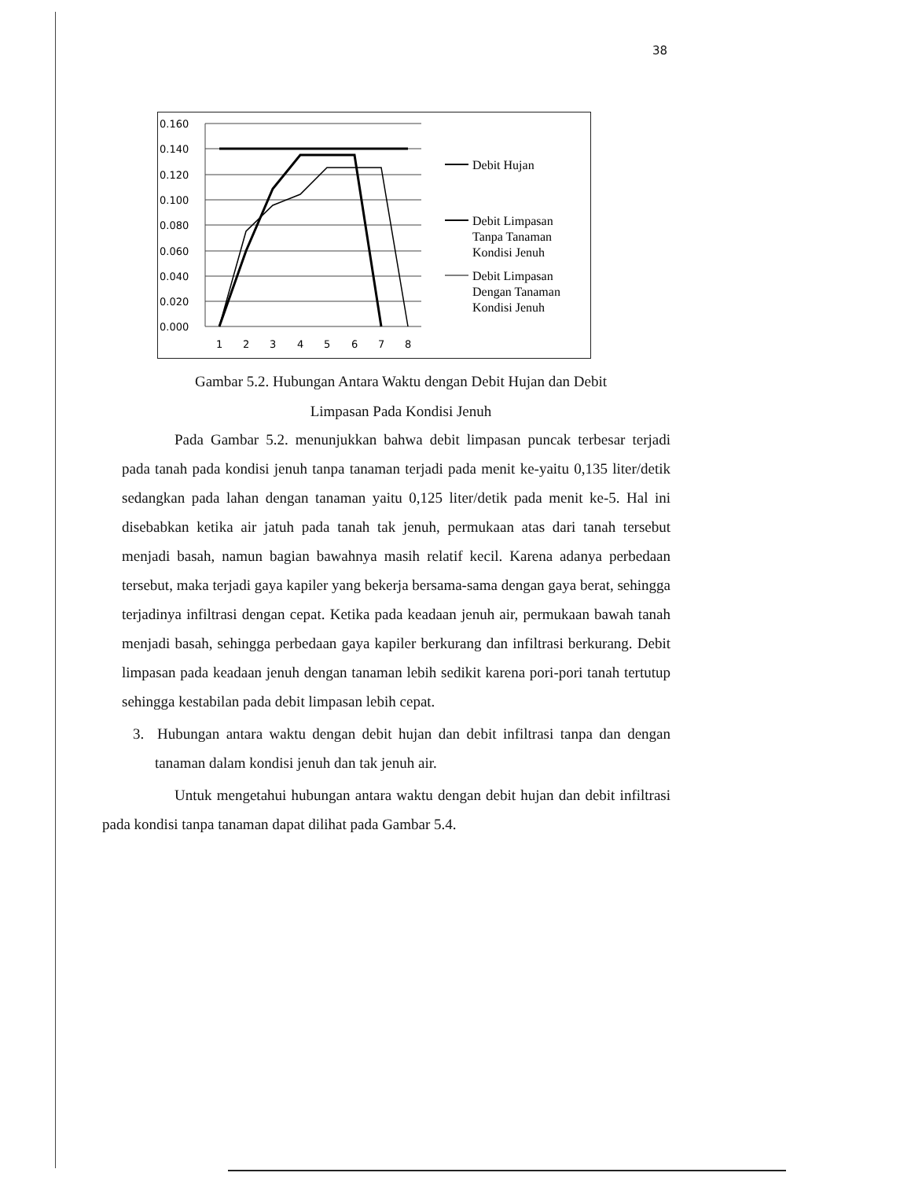38
0.160
0.140
0.120
0.100
0.080
0.060
0.040
0.020
0.000
1
2
3
4
5
6
7
8
Debit Hujan
Debit Limpasan
Tanpa Tanaman
Kondisi Jenuh
Debit Limpasan
Dengan Tanaman
Kondisi Jenuh
Gambar 5.2. Hubungan Antara Waktu dengan Debit Hujan dan Debit
Limpasan Pada Kondisi Jenuh
Pada Gambar 5.2. menunjukkan bahwa debit limpasan puncak terbesar terjadi pada tanah pada kondisi jenuh tanpa tanaman terjadi pada menit ke-yaitu 0,135 liter/detik sedangkan pada lahan dengan tanaman yaitu 0,125 liter/detik pada menit ke-5. Hal ini disebabkan ketika air jatuh pada tanah tak jenuh, permukaan atas dari tanah tersebut menjadi basah, namun bagian bawahnya masih relatif kecil. Karena adanya perbedaan tersebut, maka terjadi gaya kapiler yang bekerja bersama-sama dengan gaya berat, sehingga terjadinya infiltrasi dengan cepat. Ketika pada keadaan jenuh air, permukaan bawah tanah menjadi basah, sehingga perbedaan gaya kapiler berkurang dan infiltrasi berkurang. Debit limpasan pada keadaan jenuh dengan tanaman lebih sedikit karena pori-pori tanah tertutup sehingga kestabilan pada debit limpasan lebih cepat.
3. Hubungan antara waktu dengan debit hujan dan debit infiltrasi tanpa dan dengan tanaman dalam kondisi jenuh dan tak jenuh air.
Untuk mengetahui hubungan antara waktu dengan debit hujan dan debit infiltrasi pada kondisi tanpa tanaman dapat dilihat pada Gambar 5.4.